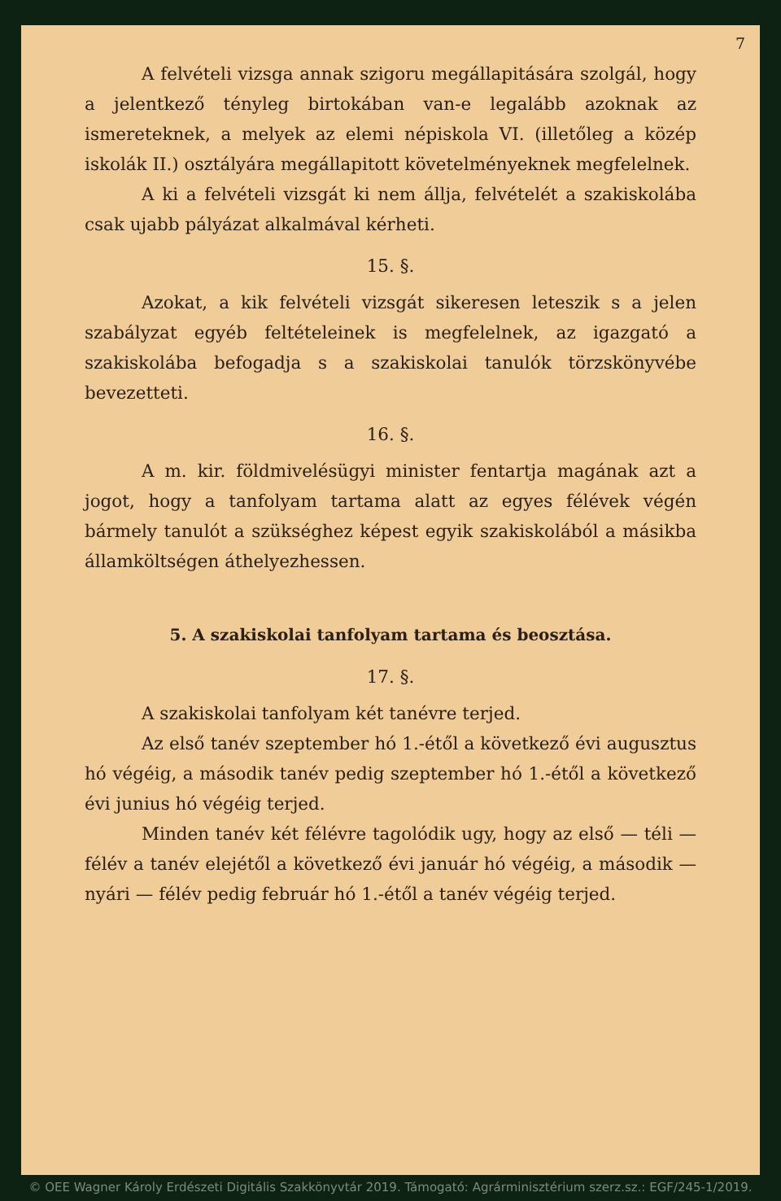7
A felvételi vizsga annak szigoru megállapitására szolgál, hogy a jelentkező tényleg birtokában van-e legalább azoknak az ismereteknek, a melyek az elemi népiskola VI. (illetőleg a közép iskolák II.) osztályára megállapitott követelményeknek megfelelnek.
A ki a felvételi vizsgát ki nem állja, felvételét a szakiskolába csak ujabb pályázat alkalmával kérheti.
15. §.
Azokat, a kik felvételi vizsgát sikeresen leteszik s a jelen szabályzat egyéb feltételeinek is megfelelnek, az igazgató a szakiskolába befogadja s a szakiskolai tanulók törzskönyvébe bevezetteti.
16. §.
A m. kir. földmivelésügyi minister fentartja magának azt a jogot, hogy a tanfolyam tartama alatt az egyes félévek végén bármely tanulót a szükséghez képest egyik szakiskolából a másikba államköltségen áthelyezhessen.
5. A szakiskolai tanfolyam tartama és beosztása.
17. §.
A szakiskolai tanfolyam két tanévre terjed.
Az első tanév szeptember hó 1.-étől a következő évi augusztus hó végéig, a második tanév pedig szeptember hó 1.-étől a következő évi junius hó végéig terjed.
Minden tanév két félévre tagolódik ugy, hogy az első — téli — félév a tanév elejétől a következő évi január hó végéig, a második — nyári — félév pedig február hó 1.-étől a tanév végéig terjed.
© OEE Wagner Károly Erdészeti Digitális Szakkönyvtár 2019. Támogató: Agrárminisztérium szerz.sz.: EGF/245-1/2019.